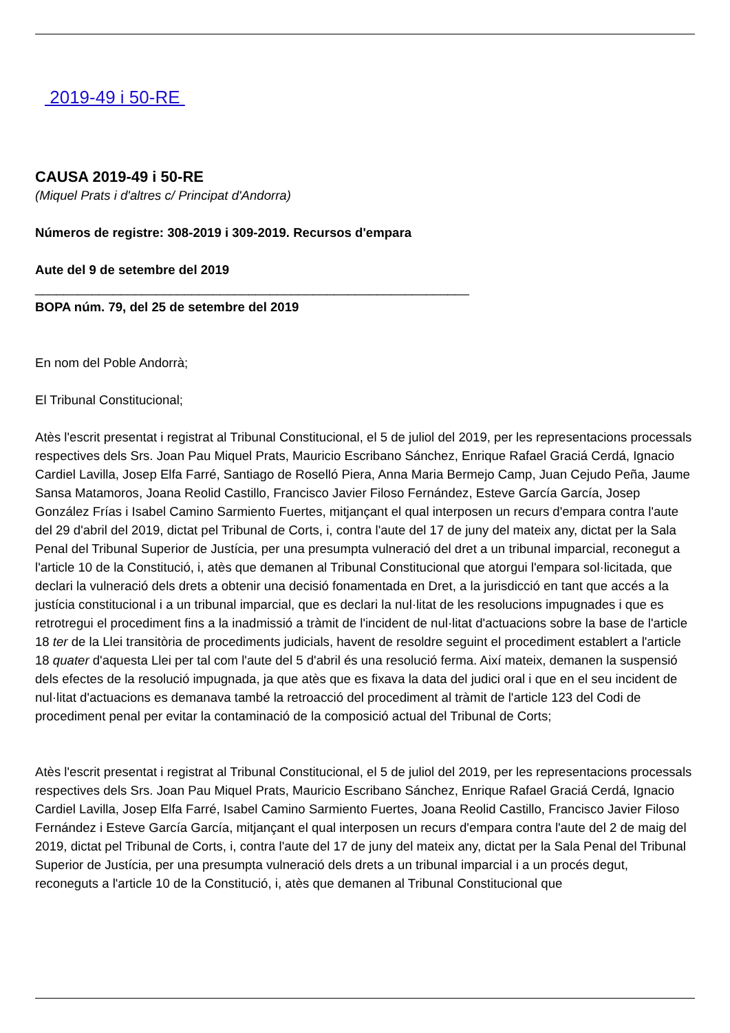2019-49 i 50-RE
CAUSA 2019-49 i 50-RE
(Miquel Prats i d'altres c/ Principat d'Andorra)
Números de registre: 308-2019 i 309-2019. Recursos d'empara
Aute del 9 de setembre del 2019
_____________________________________________________________
BOPA núm. 79, del 25 de setembre del 2019
En nom del Poble Andorrà;
El Tribunal Constitucional;
Atès l'escrit presentat i registrat al Tribunal Constitucional, el 5 de juliol del 2019, per les representacions processals respectives dels Srs. Joan Pau Miquel Prats, Mauricio Escribano Sánchez, Enrique Rafael Graciá Cerdá, Ignacio Cardiel Lavilla, Josep Elfa Farré, Santiago de Roselló Piera, Anna Maria Bermejo Camp, Juan Cejudo Peña, Jaume Sansa Matamoros, Joana Reolid Castillo, Francisco Javier Filoso Fernández, Esteve García García, Josep González Frías i Isabel Camino Sarmiento Fuertes, mitjançant el qual interposen un recurs d'empara contra l'aute del 29 d'abril del 2019, dictat pel Tribunal de Corts, i, contra l'aute del 17 de juny del mateix any, dictat per la Sala Penal del Tribunal Superior de Justícia, per una presumpta vulneració del dret a un tribunal imparcial, reconegut a l'article 10 de la Constitució, i, atès que demanen al Tribunal Constitucional que atorgui l'empara sol·licitada, que declari la vulneració dels drets a obtenir una decisió fonamentada en Dret, a la jurisdicció en tant que accés a la justícia constitucional i a un tribunal imparcial, que es declari la nul·litat de les resolucions impugnades i que es retrotregui el procediment fins a la inadmissió a tràmit de l'incident de nul·litat d'actuacions sobre la base de l'article 18 ter de la Llei transitòria de procediments judicials, havent de resoldre seguint el procediment establert a l'article 18 quater d'aquesta Llei per tal com l'aute del 5 d'abril és una resolució ferma. Així mateix, demanen la suspensió dels efectes de la resolució impugnada, ja que atès que es fixava la data del judici oral i que en el seu incident de nul·litat d'actuacions es demanava també la retroacció del procediment al tràmit de l'article 123 del Codi de procediment penal per evitar la contaminació de la composició actual del Tribunal de Corts;
Atès l'escrit presentat i registrat al Tribunal Constitucional, el 5 de juliol del 2019, per les representacions processals respectives dels Srs. Joan Pau Miquel Prats, Mauricio Escribano Sánchez, Enrique Rafael Graciá Cerdá, Ignacio Cardiel Lavilla, Josep Elfa Farré, Isabel Camino Sarmiento Fuertes, Joana Reolid Castillo, Francisco Javier Filoso Fernández i Esteve García García, mitjançant el qual interposen un recurs d'empara contra l'aute del 2 de maig del 2019, dictat pel Tribunal de Corts, i, contra l'aute del 17 de juny del mateix any, dictat per la Sala Penal del Tribunal Superior de Justícia, per una presumpta vulneració dels drets a un tribunal imparcial i a un procés degut, reconeguts a l'article 10 de la Constitució, i, atès que demanen al Tribunal Constitucional que